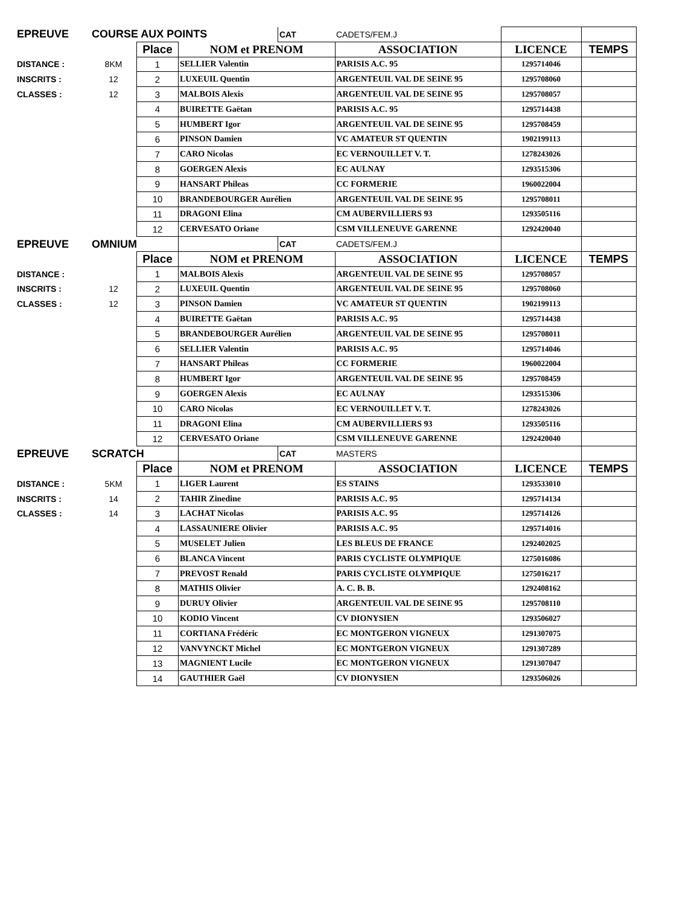| EPREUVE | COURSE AUX POINTS | | | CAT | CADETS/FEM.J | | |
| | | Place | NOM et PRENOM | | ASSOCIATION | LICENCE | TEMPS |
| DISTANCE : | 8KM | 1 | SELLIER Valentin | | PARISIS A.C. 95 | 1295714046 | |
| INSCRITS : | 12 | 2 | LUXEUIL Quentin | | ARGENTEUIL VAL DE SEINE 95 | 1295708060 | |
| CLASSES : | 12 | 3 | MALBOIS Alexis | | ARGENTEUIL VAL DE SEINE 95 | 1295708057 | |
| | | 4 | BUIRETTE Gaëtan | | PARISIS A.C. 95 | 1295714438 | |
| | | 5 | HUMBERT Igor | | ARGENTEUIL VAL DE SEINE 95 | 1295708459 | |
| | | 6 | PINSON Damien | | VC AMATEUR ST QUENTIN | 1902199113 | |
| | | 7 | CARO Nicolas | | EC VERNOUILLET V. T. | 1278243026 | |
| | | 8 | GOERGEN Alexis | | EC AULNAY | 1293515306 | |
| | | 9 | HANSART Phileas | | CC FORMERIE | 1960022004 | |
| | | 10 | BRANDEBOURGER Aurélien | | ARGENTEUIL VAL DE SEINE 95 | 1295708011 | |
| | | 11 | DRAGONI Elina | | CM AUBERVILLIERS 93 | 1293505116 | |
| | | 12 | CERVESATO Oriane | | CSM VILLENEUVE GARENNE | 1292420040 | |
| EPREUVE | OMNIUM | | | CAT | CADETS/FEM.J | | |
| | | Place | NOM et PRENOM | | ASSOCIATION | LICENCE | TEMPS |
| DISTANCE : | | 1 | MALBOIS Alexis | | ARGENTEUIL VAL DE SEINE 95 | 1295708057 | |
| INSCRITS : | 12 | 2 | LUXEUIL Quentin | | ARGENTEUIL VAL DE SEINE 95 | 1295708060 | |
| CLASSES : | 12 | 3 | PINSON Damien | | VC AMATEUR ST QUENTIN | 1902199113 | |
| | | 4 | BUIRETTE Gaëtan | | PARISIS A.C. 95 | 1295714438 | |
| | | 5 | BRANDEBOURGER Aurélien | | ARGENTEUIL VAL DE SEINE 95 | 1295708011 | |
| | | 6 | SELLIER Valentin | | PARISIS A.C. 95 | 1295714046 | |
| | | 7 | HANSART Phileas | | CC FORMERIE | 1960022004 | |
| | | 8 | HUMBERT Igor | | ARGENTEUIL VAL DE SEINE 95 | 1295708459 | |
| | | 9 | GOERGEN Alexis | | EC AULNAY | 1293515306 | |
| | | 10 | CARO Nicolas | | EC VERNOUILLET V. T. | 1278243026 | |
| | | 11 | DRAGONI Elina | | CM AUBERVILLIERS 93 | 1293505116 | |
| | | 12 | CERVESATO Oriane | | CSM VILLENEUVE GARENNE | 1292420040 | |
| EPREUVE | SCRATCH | | | CAT | MASTERS | | |
| | | Place | NOM et PRENOM | | ASSOCIATION | LICENCE | TEMPS |
| DISTANCE : | 5KM | 1 | LIGER Laurent | | ES STAINS | 1293533010 | |
| INSCRITS : | 14 | 2 | TAHIR Zinedine | | PARISIS A.C. 95 | 1295714134 | |
| CLASSES : | 14 | 3 | LACHAT Nicolas | | PARISIS A.C. 95 | 1295714126 | |
| | | 4 | LASSAUNIERE Olivier | | PARISIS A.C. 95 | 1295714016 | |
| | | 5 | MUSELET Julien | | LES BLEUS DE FRANCE | 1292402025 | |
| | | 6 | BLANCA Vincent | | PARIS CYCLISTE OLYMPIQUE | 1275016086 | |
| | | 7 | PREVOST Renald | | PARIS CYCLISTE OLYMPIQUE | 1275016217 | |
| | | 8 | MATHIS Olivier | | A. C. B. B. | 1292408162 | |
| | | 9 | DURUY Olivier | | ARGENTEUIL VAL DE SEINE 95 | 1295708110 | |
| | | 10 | KODIO Vincent | | CV DIONYSIEN | 1293506027 | |
| | | 11 | CORTIANA Frédéric | | EC MONTGERON VIGNEUX | 1291307075 | |
| | | 12 | VANVYNCKT Michel | | EC MONTGERON VIGNEUX | 1291307289 | |
| | | 13 | MAGNIENT Lucile | | EC MONTGERON VIGNEUX | 1291307047 | |
| | | 14 | GAUTHIER Gaël | | CV DIONYSIEN | 1293506026 | |